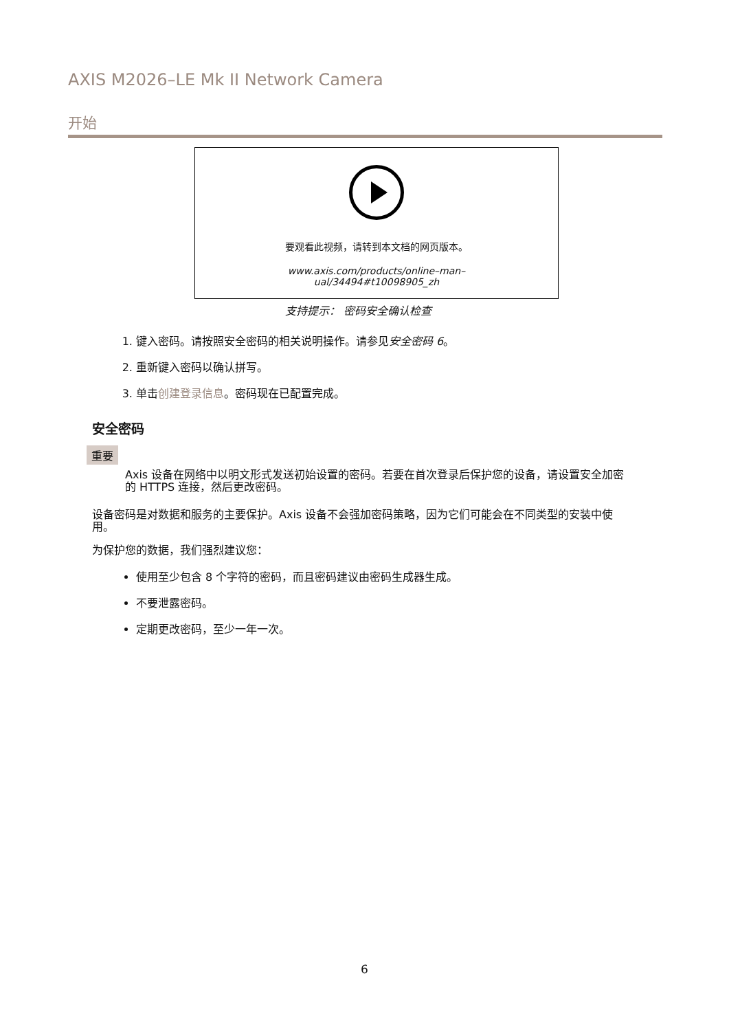AXIS M2026–LE Mk II Network Camera
开始
要观看此视频，请转到本文档的网页版本。
www.axis.com/products/online–man–
ual/34494#t10098905_zh
支持提示： 密码安全确认检查
1. 键入密码。请按照安全密码的相关说明操作。请参见安全密码 6。
2. 重新键入密码以确认拼写。
3. 单击创建登录信息。密码现在已配置完成。
安全密码
重要
Axis 设备在网络中以明文形式发送初始设置的密码。若要在首次登录后保护您的设备，请设置安全加密的 HTTPS 连接，然后更改密码。
设备密码是对数据和服务的主要保护。Axis 设备不会强加密码策略，因为它们可能会在不同类型的安装中使用。
为保护您的数据，我们强烈建议您：
使用至少包含 8 个字符的密码，而且密码建议由密码生成器生成。
不要泄露密码。
定期更改密码，至少一年一次。
6